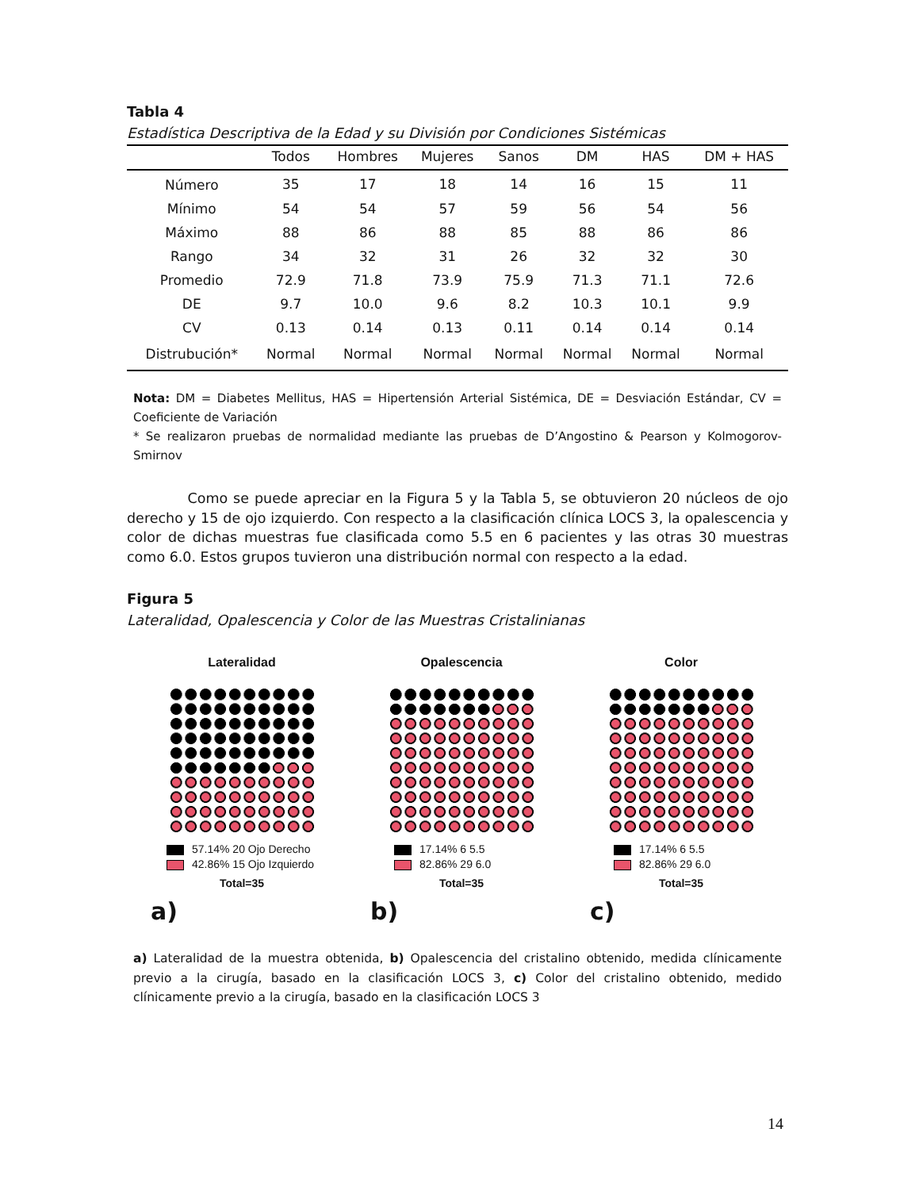Tabla 4
Estadística Descriptiva de la Edad y su División por Condiciones Sistémicas
| | Todos | Hombres | Mujeres | Sanos | DM | HAS | DM + HAS |
| --- | --- | --- | --- | --- | --- | --- | --- |
| Número | 35 | 17 | 18 | 14 | 16 | 15 | 11 |
| Mínimo | 54 | 54 | 57 | 59 | 56 | 54 | 56 |
| Máximo | 88 | 86 | 88 | 85 | 88 | 86 | 86 |
| Rango | 34 | 32 | 31 | 26 | 32 | 32 | 30 |
| Promedio | 72.9 | 71.8 | 73.9 | 75.9 | 71.3 | 71.1 | 72.6 |
| DE | 9.7 | 10.0 | 9.6 | 8.2 | 10.3 | 10.1 | 9.9 |
| CV | 0.13 | 0.14 | 0.13 | 0.11 | 0.14 | 0.14 | 0.14 |
| Distrubución* | Normal | Normal | Normal | Normal | Normal | Normal | Normal |
Nota: DM = Diabetes Mellitus, HAS = Hipertensión Arterial Sistémica, DE = Desviación Estándar, CV = Coeficiente de Variación
* Se realizaron pruebas de normalidad mediante las pruebas de D’Angostino & Pearson y Kolmogorov-Smirnov
Como se puede apreciar en la Figura 5 y la Tabla 5, se obtuvieron 20 núcleos de ojo derecho y 15 de ojo izquierdo. Con respecto a la clasificación clínica LOCS 3, la opalescencia y color de dichas muestras fue clasificada como 5.5 en 6 pacientes y las otras 30 muestras como 6.0. Estos grupos tuvieron una distribución normal con respecto a la edad.
Figura 5
Lateralidad, Opalescencia y Color de las Muestras Cristalinianas
Lateralidad
57.14% 20 Ojo Derecho
42.86% 15 Ojo Izquierdo
Total=35
a)
Opalescencia
17.14% 6 5.5
82.86% 29 6.0
Total=35
b)
Color
17.14% 6 5.5
82.86% 29 6.0
Total=35
c)
a) Lateralidad de la muestra obtenida, b) Opalescencia del cristalino obtenido, medida clínicamente previo a la cirugía, basado en la clasificación LOCS 3, c) Color del cristalino obtenido, medido clínicamente previo a la cirugía, basado en la clasificación LOCS 3
14